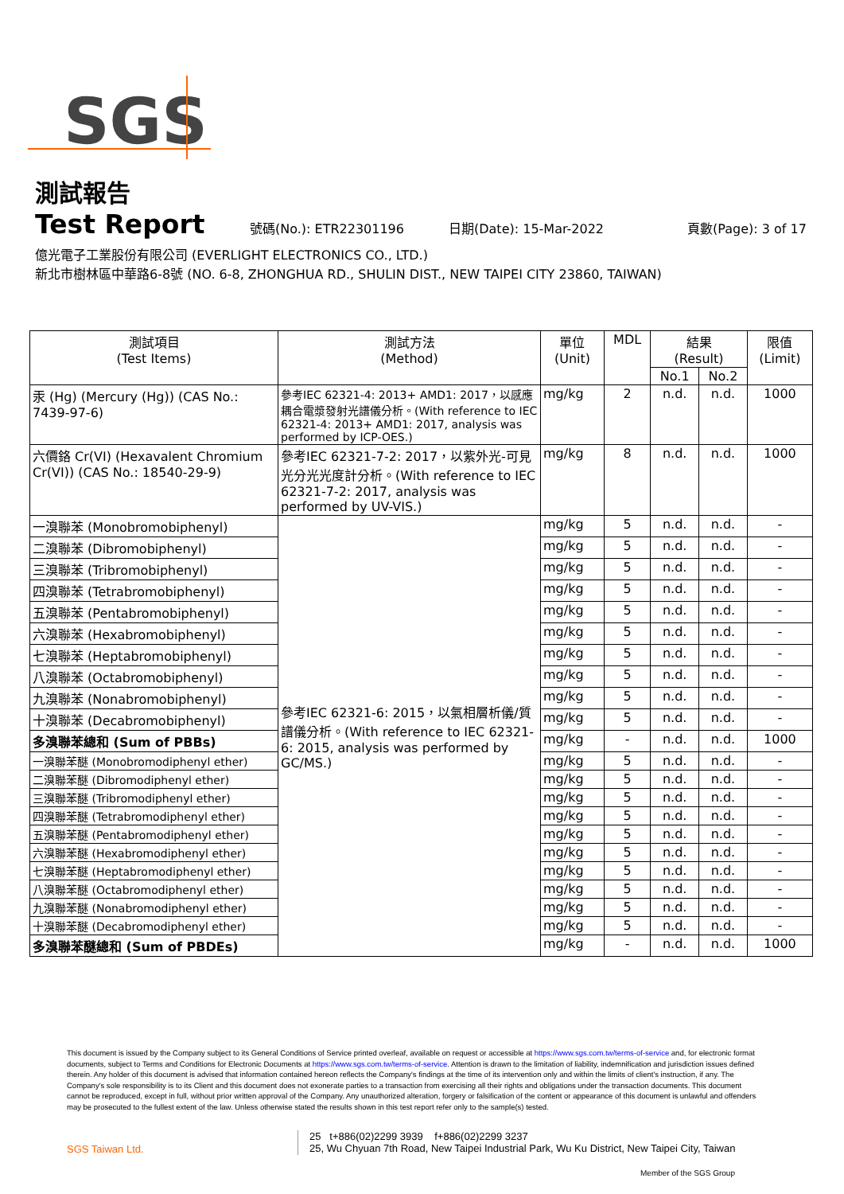SGS
測試報告
Test Report 號碼(No.): ETR22301196 日期(Date): 15-Mar-2022 頁數(Page): 3 of 17
億光電子工業股份有限公司 (EVERLIGHT ELECTRONICS CO., LTD.)
新北市樹林區中華路6-8號 (NO. 6-8, ZHONGHUA RD., SHULIN DIST., NEW TAIPEI CITY 23860, TAIWAN)
| 測試項目 (Test Items) | 測試方法 (Method) | 單位 (Unit) | MDL | 結果 (Result) | | 限值 (Limit) |
| --- | --- | --- | --- | --- | --- | --- |
| | | | | No.1 | No.2 | |
| 汞 (Hg) (Mercury (Hg)) (CAS No.: 7439-97-6) | 參考IEC 62321-4: 2013+ AMD1: 2017，以感應耦合電漿發射光譜儀分析。(With reference to IEC 62321-4: 2013+ AMD1: 2017, analysis was performed by ICP-OES.) | mg/kg | 2 | n.d. | n.d. | 1000 |
| 六價鉻 Cr(VI) (Hexavalent Chromium Cr(VI)) (CAS No.: 18540-29-9) | 參考IEC 62321-7-2: 2017，以紫外光-可見光分光光度計分析。(With reference to IEC 62321-7-2: 2017, analysis was performed by UV-VIS.) | mg/kg | 8 | n.d. | n.d. | 1000 |
| 一溴聯苯 (Monobromobiphenyl) | 參考IEC 62321-6: 2015，以氣相層析儀/質譜儀分析。(With reference to IEC 62321-6: 2015, analysis was performed by GC/MS.) | mg/kg | 5 | n.d. | n.d. | - |
| 二溴聯苯 (Dibromobiphenyl) | | mg/kg | 5 | n.d. | n.d. | - |
| 三溴聯苯 (Tribromobiphenyl) | | mg/kg | 5 | n.d. | n.d. | - |
| 四溴聯苯 (Tetrabromobiphenyl) | | mg/kg | 5 | n.d. | n.d. | - |
| 五溴聯苯 (Pentabromobiphenyl) | | mg/kg | 5 | n.d. | n.d. | - |
| 六溴聯苯 (Hexabromobiphenyl) | | mg/kg | 5 | n.d. | n.d. | - |
| 七溴聯苯 (Heptabromobiphenyl) | | mg/kg | 5 | n.d. | n.d. | - |
| 八溴聯苯 (Octabromobiphenyl) | | mg/kg | 5 | n.d. | n.d. | - |
| 九溴聯苯 (Nonabromobiphenyl) | | mg/kg | 5 | n.d. | n.d. | - |
| 十溴聯苯 (Decabromobiphenyl) | | mg/kg | 5 | n.d. | n.d. | - |
| 多溴聯苯總和 (Sum of PBBs) | | mg/kg | - | n.d. | n.d. | 1000 |
| 一溴聯苯醚 (Monobromodiphenyl ether) | | mg/kg | 5 | n.d. | n.d. | - |
| 二溴聯苯醚 (Dibromodiphenyl ether) | | mg/kg | 5 | n.d. | n.d. | - |
| 三溴聯苯醚 (Tribromodiphenyl ether) | | mg/kg | 5 | n.d. | n.d. | - |
| 四溴聯苯醚 (Tetrabromodiphenyl ether) | | mg/kg | 5 | n.d. | n.d. | - |
| 五溴聯苯醚 (Pentabromodiphenyl ether) | | mg/kg | 5 | n.d. | n.d. | - |
| 六溴聯苯醚 (Hexabromodiphenyl ether) | | mg/kg | 5 | n.d. | n.d. | - |
| 七溴聯苯醚 (Heptabromodiphenyl ether) | | mg/kg | 5 | n.d. | n.d. | - |
| 八溴聯苯醚 (Octabromodiphenyl ether) | | mg/kg | 5 | n.d. | n.d. | - |
| 九溴聯苯醚 (Nonabromodiphenyl ether) | | mg/kg | 5 | n.d. | n.d. | - |
| 十溴聯苯醚 (Decabromodiphenyl ether) | | mg/kg | 5 | n.d. | n.d. | - |
| 多溴聯苯醚總和 (Sum of PBDEs) | | mg/kg | - | n.d. | n.d. | 1000 |
This document is issued by the Company subject to its General Conditions of Service printed overleaf, available on request or accessible at https://www.sgs.com.tw/terms-of-service and, for electronic format documents, subject to Terms and Conditions for Electronic Documents at https://www.sgs.com.tw/terms-of-service. Attention is drawn to the limitation of liability, indemnification and jurisdiction issues defined therein. Any holder of this document is advised that information contained hereon reflects the Company's findings at the time of its intervention only and within the limits of client's instruction, if any. The Company's sole responsibility is to its Client and this document does not exonerate parties to a transaction from exercising all their rights and obligations under the transaction documents. This document cannot be reproduced, except in full, without prior written approval of the Company. Any unauthorized alteration, forgery or falsification of the content or appearance of this document is unlawful and offenders may be prosecuted to the fullest extent of the law. Unless otherwise stated the results shown in this test report refer only to the sample(s) tested.
SGS Taiwan Ltd.
25 t+886(02)2299 3939 f+886(02)2299 3237
25, Wu Chyuan 7th Road, New Taipei Industrial Park, Wu Ku District, New Taipei City, Taiwan
Member of the SGS Group